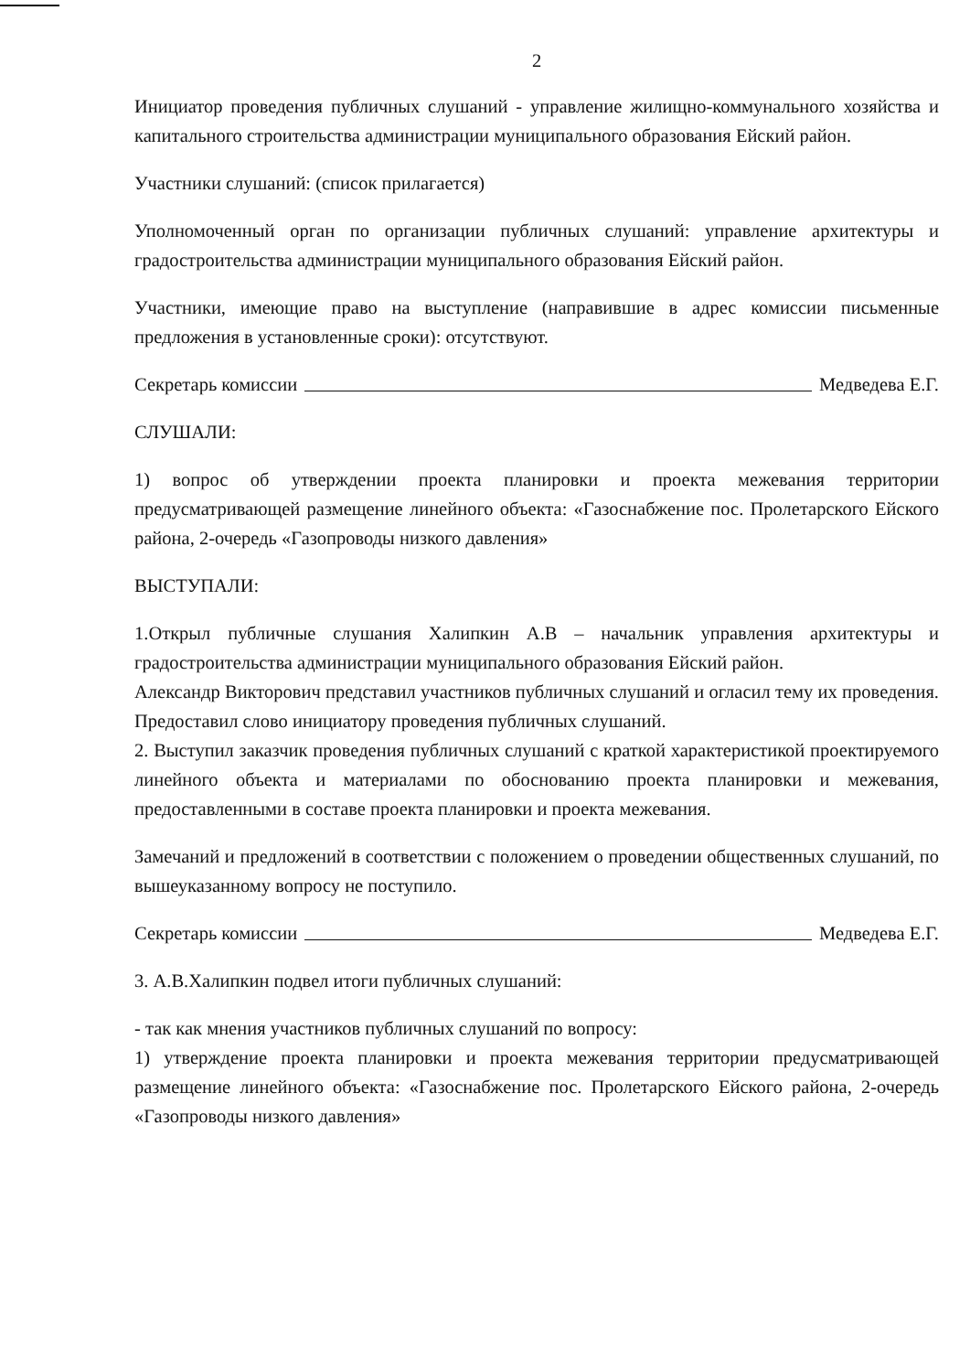2
Инициатор проведения публичных слушаний - управление жилищно-коммунального хозяйства и капитального строительства администрации муниципального образования Ейский район.
Участники слушаний: (список прилагается)
Уполномоченный орган по организации публичных слушаний: управление архитектуры и градостроительства администрации муниципального образования Ейский район.
Участники, имеющие право на выступление (направившие в адрес комиссии письменные предложения в установленные сроки): отсутствуют.
Секретарь комиссии Медведева Е.Г.
СЛУШАЛИ:
1) вопрос об утверждении проекта планировки и проекта межевания территории предусматривающей размещение линейного объекта: «Газоснабжение пос. Пролетарского Ейского района, 2-очередь «Газопроводы низкого давления»
ВЫСТУПАЛИ:
1.Открыл публичные слушания Халипкин А.В – начальник управления архитектуры и градостроительства администрации муниципального образования Ейский район.
Александр Викторович представил участников публичных слушаний и огласил тему их проведения. Предоставил слово инициатору проведения публичных слушаний.
2. Выступил заказчик проведения публичных слушаний с краткой характеристикой проектируемого линейного объекта и материалами по обоснованию проекта планировки и межевания, предоставленными в составе проекта планировки и проекта межевания.
Замечаний и предложений в соответствии с положением о проведении общественных слушаний, по вышеуказанному вопросу не поступило.
Секретарь комиссии Медведева Е.Г.
3. А.В.Халипкин подвел итоги публичных слушаний:
- так как мнения участников публичных слушаний по вопросу:
1) утверждение проекта планировки и проекта межевания территории предусматривающей размещение линейного объекта: «Газоснабжение пос. Пролетарского Ейского района, 2-очередь «Газопроводы низкого давления»